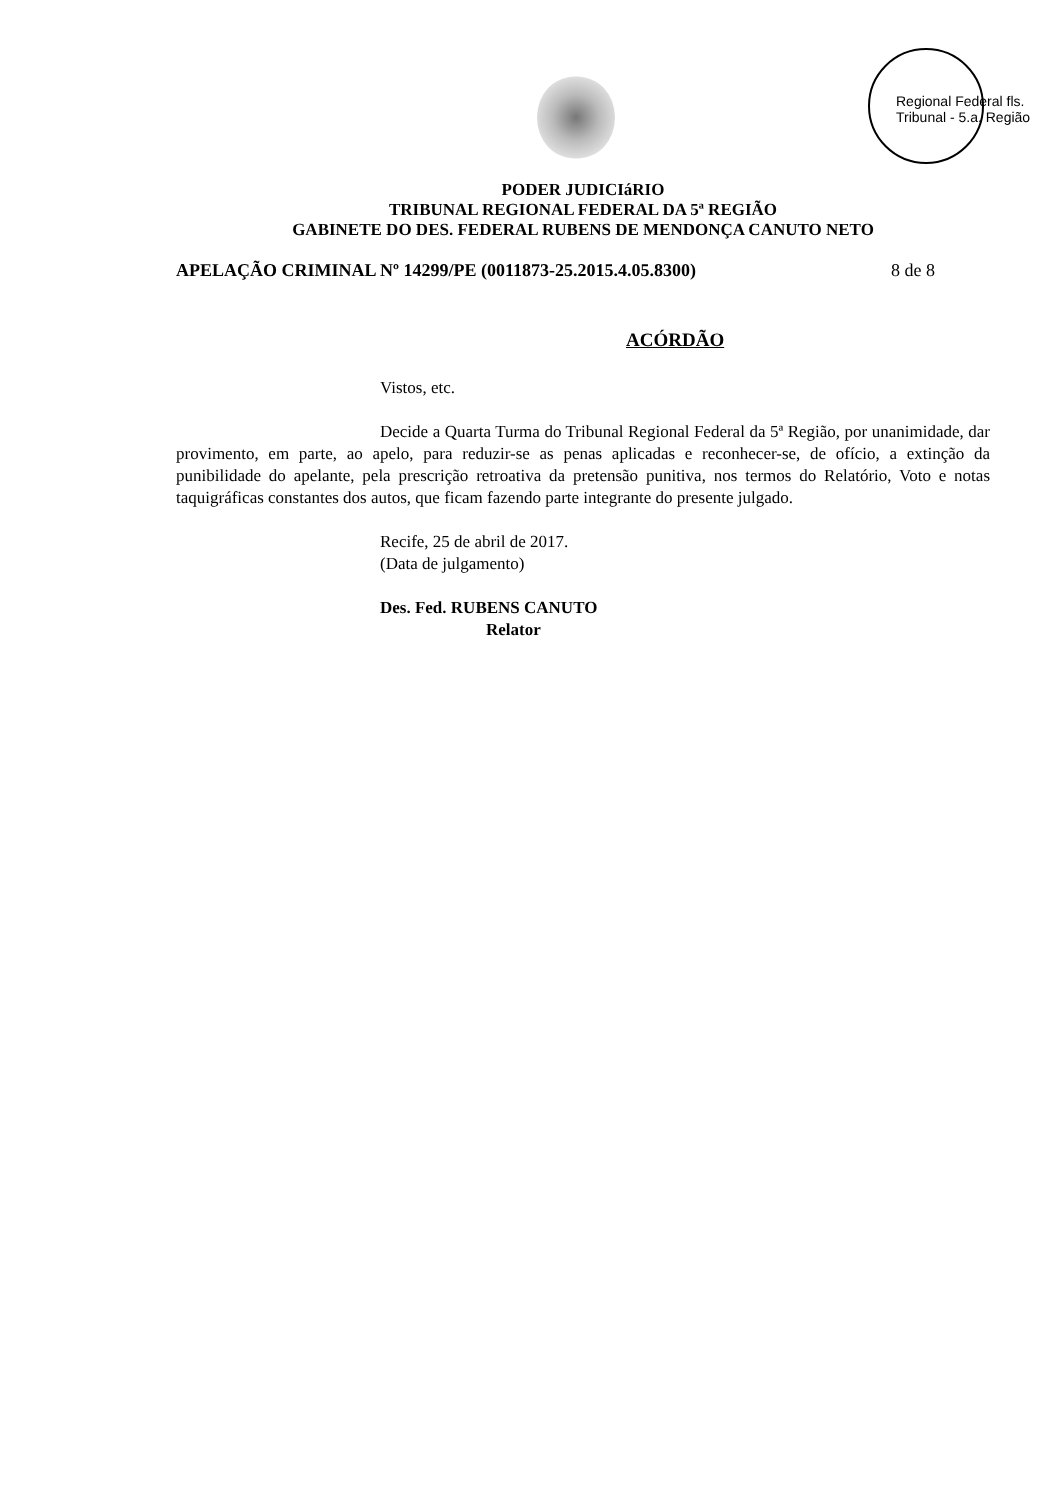Regional Federal fls. Tribunal - 5.a. Região
PODER JUDICIáRIO
TRIBUNAL REGIONAL FEDERAL DA 5ª REGIÃO
GABINETE DO DES. FEDERAL RUBENS DE MENDONÇA CANUTO NETO
APELAÇÃO CRIMINAL Nº 14299/PE (0011873-25.2015.4.05.8300) 8 de 8
ACÓRDÃO
Vistos, etc.
Decide a Quarta Turma do Tribunal Regional Federal da 5ª Região, por unanimidade, dar provimento, em parte, ao apelo, para reduzir-se as penas aplicadas e reconhecer-se, de ofício, a extinção da punibilidade do apelante, pela prescrição retroativa da pretensão punitiva, nos termos do Relatório, Voto e notas taquigráficas constantes dos autos, que ficam fazendo parte integrante do presente julgado.
Recife, 25 de abril de 2017.
(Data de julgamento)
Des. Fed. RUBENS CANUTO
Relator